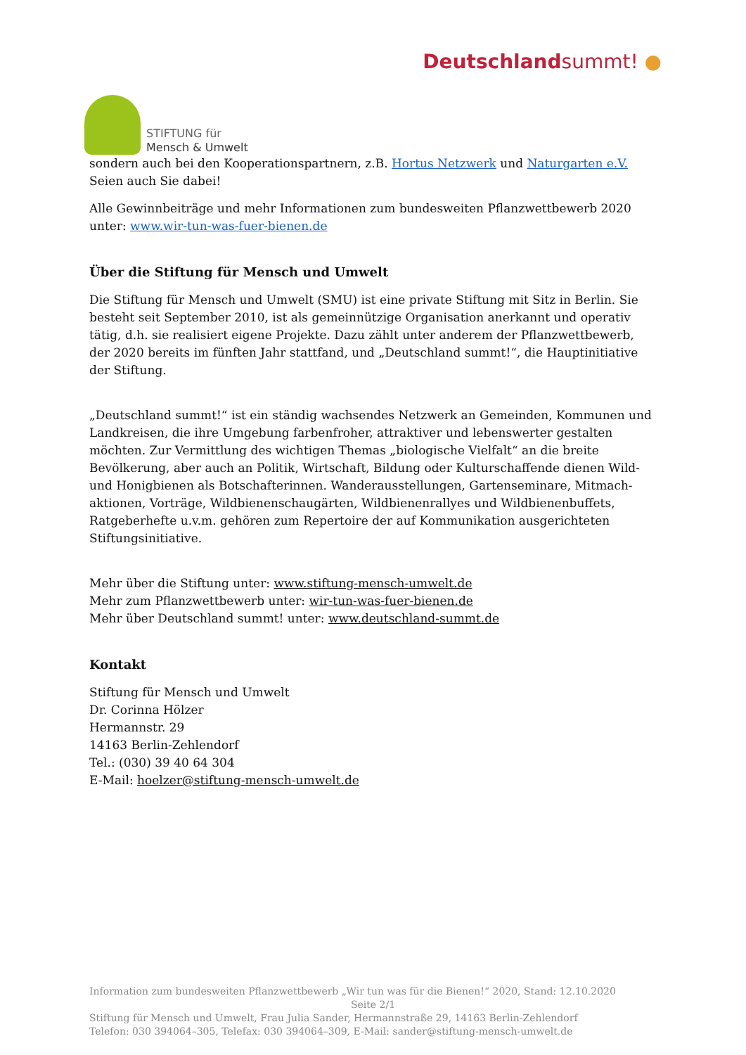STIFTUNG für
Mensch & Umwelt
Deutschlandsummt! ●
sondern auch bei den Kooperationspartnern, z.B. Hortus Netzwerk und Naturgarten e.V. Seien auch Sie dabei!
Alle Gewinnbeiträge und mehr Informationen zum bundesweiten Pflanzwettbewerb 2020 unter: www.wir-tun-was-fuer-bienen.de
Über die Stiftung für Mensch und Umwelt
Die Stiftung für Mensch und Umwelt (SMU) ist eine private Stiftung mit Sitz in Berlin. Sie besteht seit September 2010, ist als gemeinnützige Organisation anerkannt und operativ tätig, d.h. sie realisiert eigene Projekte. Dazu zählt unter anderem der Pflanzwettbewerb, der 2020 bereits im fünften Jahr stattfand, und „Deutschland summt!“, die Hauptinitiative der Stiftung.
„Deutschland summt!“ ist ein ständig wachsendes Netzwerk an Gemeinden, Kommunen und Landkreisen, die ihre Umgebung farbenfroher, attraktiver und lebenswerter gestalten möchten. Zur Vermittlung des wichtigen Themas „biologische Vielfalt“ an die breite Bevölkerung, aber auch an Politik, Wirtschaft, Bildung oder Kulturschaffende dienen Wild- und Honigbienen als Botschafterinnen. Wanderausstellungen, Gartenseminare, Mitmach-aktionen, Vorträge, Wildbienenschaugärten, Wildbienenrallyes und Wildbienenbuffets, Ratgeberhefte u.v.m. gehören zum Repertoire der auf Kommunikation ausgerichteten Stiftungsinitiative.
Mehr über die Stiftung unter: www.stiftung-mensch-umwelt.de
Mehr zum Pflanzwettbewerb unter: wir-tun-was-fuer-bienen.de
Mehr über Deutschland summt! unter: www.deutschland-summt.de
Kontakt
Stiftung für Mensch und Umwelt
Dr. Corinna Hölzer
Hermannstr. 29
14163 Berlin-Zehlendorf
Tel.: (030) 39 40 64 304
E-Mail: hoelzer@stiftung-mensch-umwelt.de
Information zum bundesweiten Pflanzwettbewerb „Wir tun was für die Bienen!“ 2020, Stand: 12.10.2020
Seite 2/1
Stiftung für Mensch und Umwelt, Frau Julia Sander, Hermannstraße 29, 14163 Berlin-Zehlendorf
Telefon: 030 394064–305, Telefax: 030 394064–309, E-Mail: sander@stiftung-mensch-umwelt.de